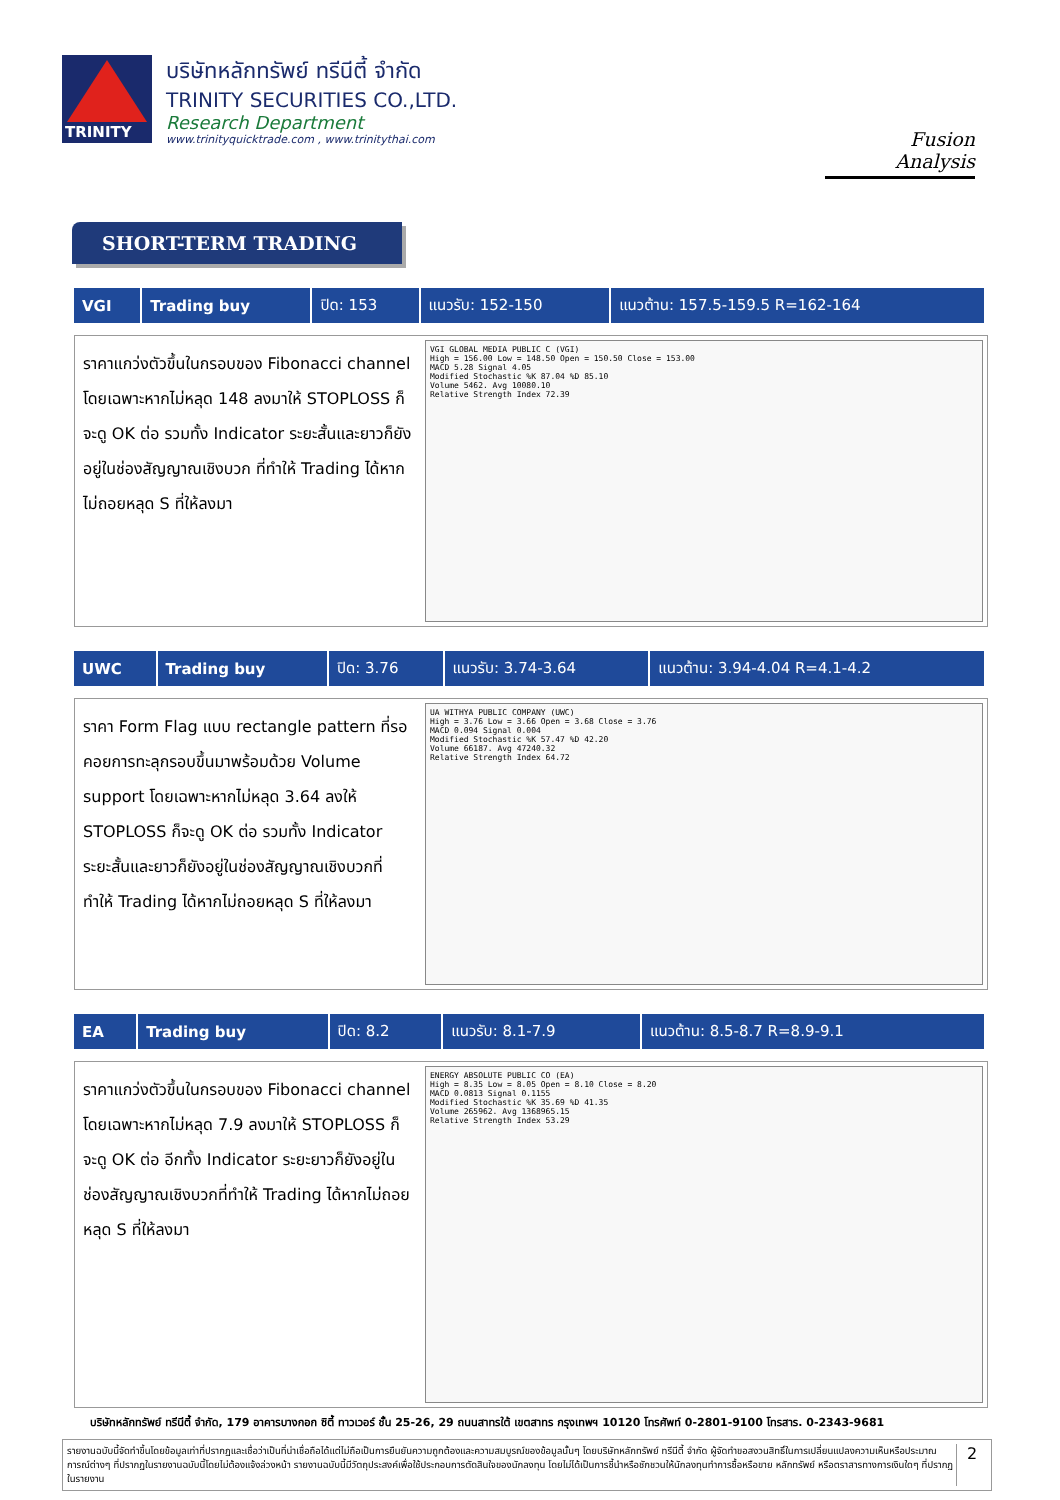TRINITY
บริษัทหลักทรัพย์ ทรีนีตี้ จำกัด
TRINITY SECURITIES CO.,LTD.
Research Department
www.trinityquicktrade.com , www.trinitythai.com
Fusion Analysis
SHORT-TERM TRADING
| VGI | Trading buy | ปิด: 153 | แนวรับ: 152-150 | แนวต้าน: 157.5-159.5 R=162-164 |
ราคาแกว่งตัวขึ้นในกรอบของ Fibonacci channel โดยเฉพาะหากไม่หลุด 148 ลงมาให้ STOPLOSS ก็จะดู OK ต่อ รวมทั้ง Indicator ระยะสั้นและยาวก็ยังอยู่ในช่องสัญญาณเชิงบวก ที่ทำให้ Trading ได้หากไม่ถอยหลุด S ที่ให้ลงมา
VGI GLOBAL MEDIA PUBLIC C (VGI)
High = 156.00 Low = 148.50 Open = 150.50 Close = 153.00
MACD 5.28 Signal 4.05
Modified Stochastic %K 87.04 %D 85.10
Volume 5462. Avg 10080.10
Relative Strength Index 72.39
| UWC | Trading buy | ปิด: 3.76 | แนวรับ: 3.74-3.64 | แนวต้าน: 3.94-4.04 R=4.1-4.2 |
ราคา Form Flag แบบ rectangle pattern ที่รอคอยการทะลุกรอบขึ้นมาพร้อมด้วย Volume support โดยเฉพาะหากไม่หลุด 3.64 ลงให้ STOPLOSS ก็จะดู OK ต่อ รวมทั้ง Indicator ระยะสั้นและยาวก็ยังอยู่ในช่องสัญญาณเชิงบวกที่ทำให้ Trading ได้หากไม่ถอยหลุด S ที่ให้ลงมา
UA WITHYA PUBLIC COMPANY (UWC)
High = 3.76 Low = 3.66 Open = 3.68 Close = 3.76
MACD 0.094 Signal 0.004
Modified Stochastic %K 57.47 %D 42.20
Volume 66187. Avg 47240.32
Relative Strength Index 64.72
| EA | Trading buy | ปิด: 8.2 | แนวรับ: 8.1-7.9 | แนวต้าน: 8.5-8.7 R=8.9-9.1 |
ราคาแกว่งตัวขึ้นในกรอบของ Fibonacci channel โดยเฉพาะหากไม่หลุด 7.9 ลงมาให้ STOPLOSS ก็จะดู OK ต่อ อีกทั้ง Indicator ระยะยาวก็ยังอยู่ในช่องสัญญาณเชิงบวกที่ทำให้ Trading ได้หากไม่ถอยหลุด S ที่ให้ลงมา
ENERGY ABSOLUTE PUBLIC CO (EA)
High = 8.35 Low = 8.05 Open = 8.10 Close = 8.20
MACD 0.0813 Signal 0.1155
Modified Stochastic %K 35.69 %D 41.35
Volume 265962. Avg 1368965.15
Relative Strength Index 53.29
บริษัทหลักทรัพย์ ทรีนีตี้ จำกัด, 179 อาคารบางกอก ซิตี้ ทาวเวอร์ ชั้น 25-26, 29 ถนนสาทรใต้ เขตสาทร กรุงเทพฯ 10120 โทรศัพท์ 0-2801-9100 โทรสาร. 0-2343-9681
รายงานฉบับนี้จัดทำขึ้นโดยข้อมูลเท่าที่ปรากฏและเชื่อว่าเป็นที่น่าเชื่อถือได้แต่ไม่ถือเป็นการยืนยันความถูกต้องและความสมบูรณ์ของข้อมูลนั้นๆ โดยบริษัทหลักทรัพย์ ทรีนีตี้ จำกัด ผู้จัดทำขอสงวนสิทธิ์ในการเปลี่ยนแปลงความเห็นหรือประมาณการณ์ต่างๆ ที่ปรากฏในรายงานฉบับนี้โดยไม่ต้องแจ้งล่วงหน้า รายงานฉบับนี้มีวัตถุประสงค์เพื่อใช้ประกอบการตัดสินใจของนักลงทุน โดยไม่ได้เป็นการชี้นำหรือชักชวนให้นักลงทุนทำการซื้อหรือขาย หลักทรัพย์ หรือตราสารทางการเงินใดๆ ที่ปรากฏในรายงาน
2